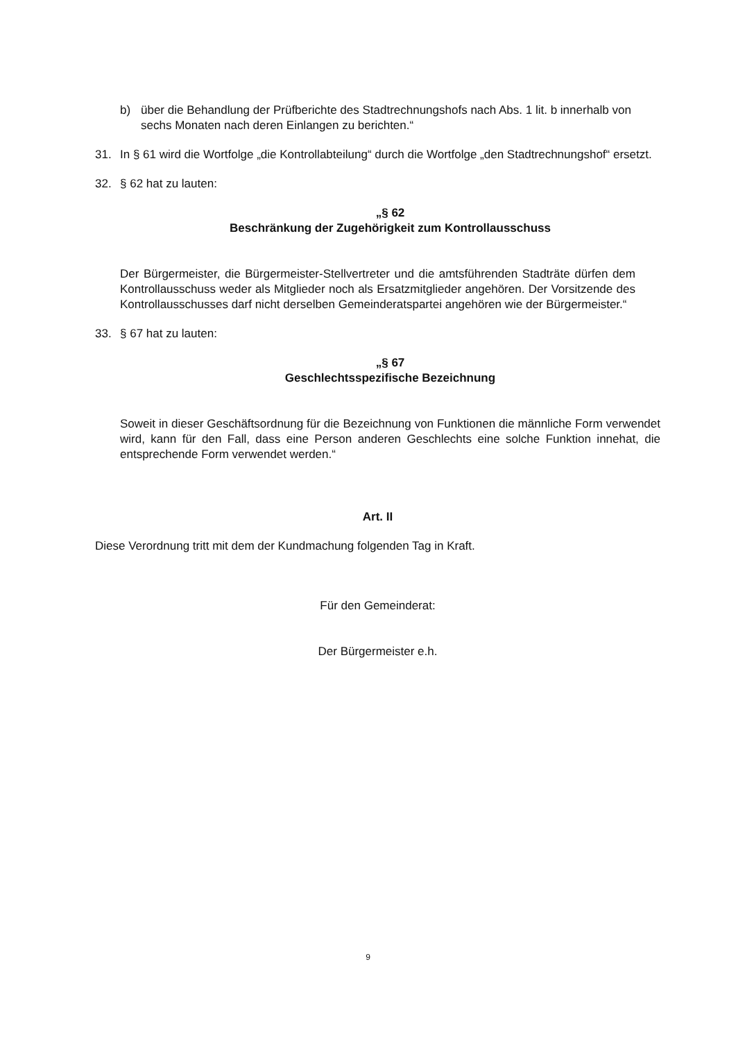b) über die Behandlung der Prüfberichte des Stadtrechnungshofs nach Abs. 1 lit. b innerhalb von sechs Monaten nach deren Einlangen zu berichten.“
31. In § 61 wird die Wortfolge „die Kontrollabteilung“ durch die Wortfolge „den Stadtrechnungshof“ ersetzt.
32. § 62 hat zu lauten:
„§ 62
Beschränkung der Zugehörigkeit zum Kontrollausschuss
Der Bürgermeister, die Bürgermeister-Stellvertreter und die amtsführenden Stadträte dürfen dem Kontrollausschuss weder als Mitglieder noch als Ersatzmitglieder angehören. Der Vorsitzende des Kontrollausschusses darf nicht derselben Gemeinderatspartei angehören wie der Bürgermeister.“
33. § 67 hat zu lauten:
„§ 67
Geschlechtsspezifische Bezeichnung
Soweit in dieser Geschäftsordnung für die Bezeichnung von Funktionen die männliche Form verwendet wird, kann für den Fall, dass eine Person anderen Geschlechts eine solche Funktion innehat, die entsprechende Form verwendet werden.“
Art. II
Diese Verordnung tritt mit dem der Kundmachung folgenden Tag in Kraft.
Für den Gemeinderat:
Der Bürgermeister e.h.
9